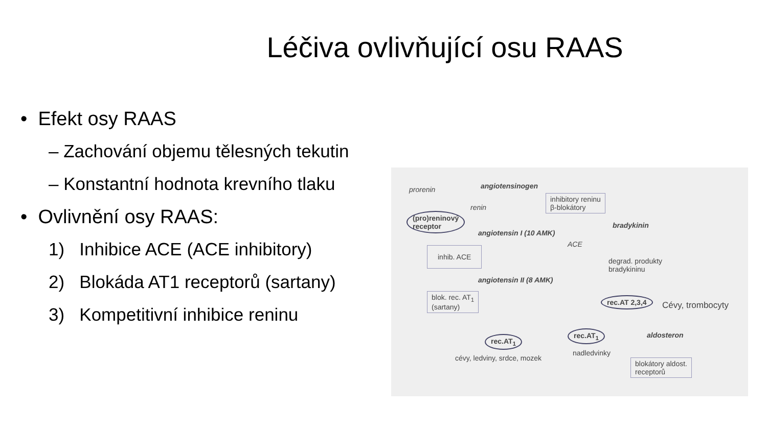Léčiva ovlivňující osu RAAS
• Efekt osy RAAS
– Zachování objemu tělesných tekutin
– Konstantní hodnota krevního tlaku
• Ovlivnění osy RAAS:
1) Inhibice ACE (ACE inhibitory)
2) Blokáda AT1 receptorů (sartany)
3) Kompetitivní inhibice reninu
prorenin angiotensinogen
inhibitory reninu
β-blokátory renin
(pro)reninový
receptor bradykinin
angiotensin I (10 AMK)
ACE
inhib. ACE
degrad. produkty
bradykininu
angiotensin II (8 AMK)
blok. rec. AT<sub>1</sub>
(sartany)
rec.AT 2,3,4
Cévy, trombocyty
rec.AT<sub>1</sub> aldosteron rec.AT<sub>1</sub>
nadledvinky
cévy, ledviny, srdce, mozek blokátory aldost.
receptorů